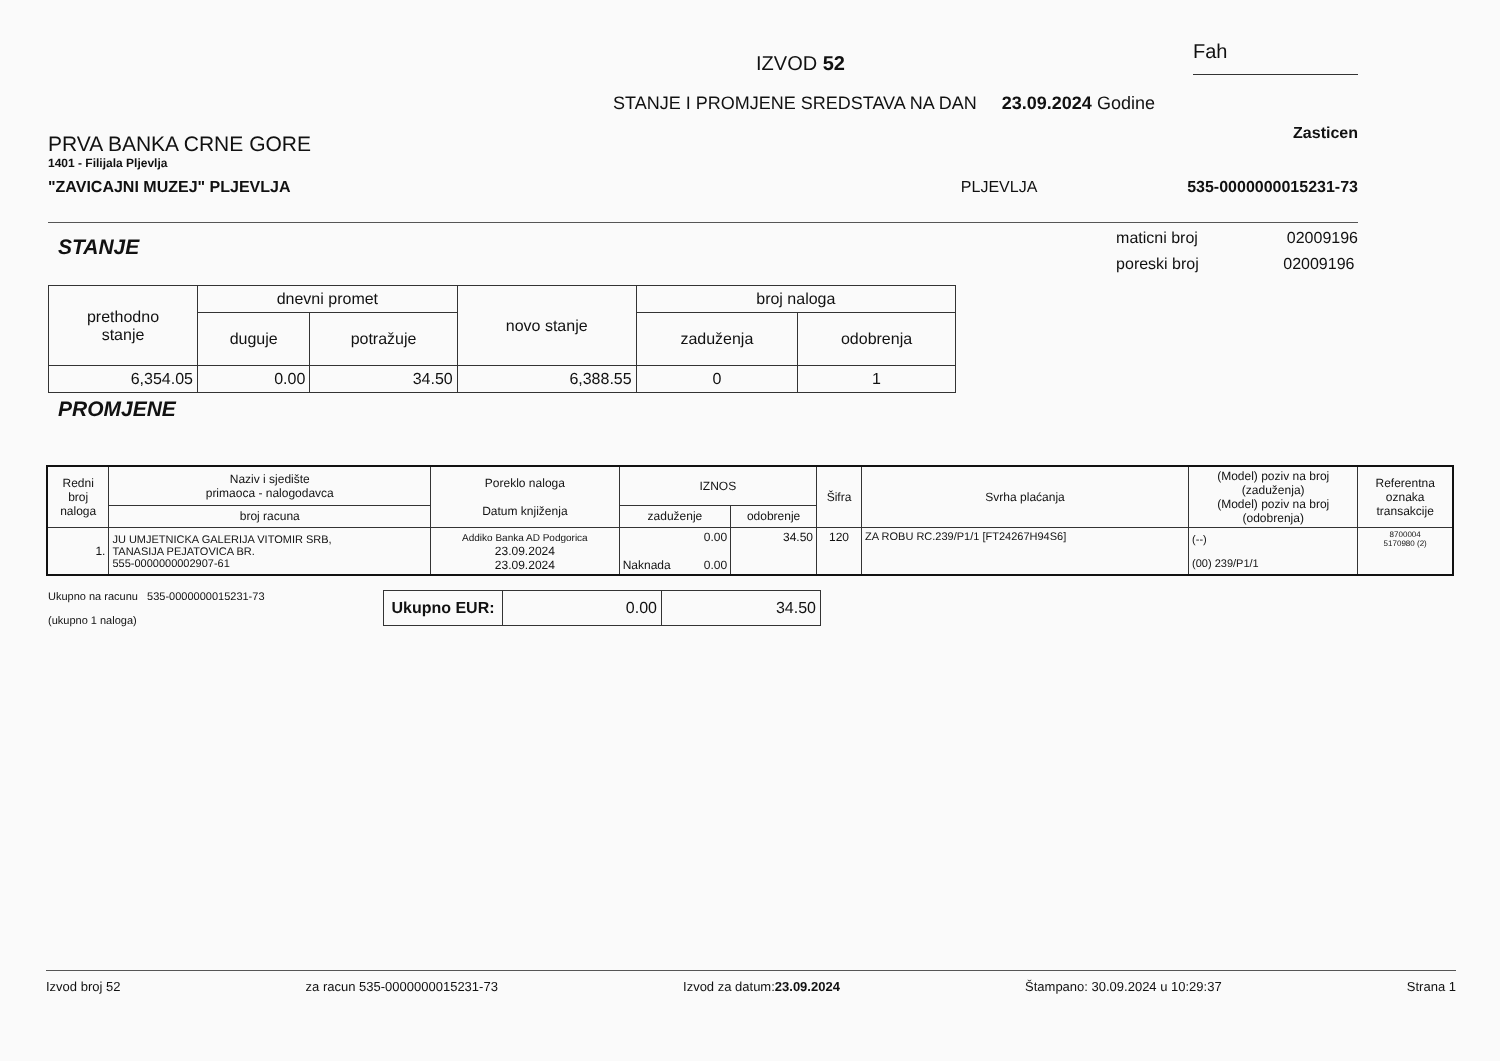IZVOD 52
Fah
STANJE I PROMJENE SREDSTAVA NA DAN 23.09.2024 Godine
PRVA BANKA CRNE GORE
1401 - Filijala Pljevlja
"ZAVICAJNI MUZEJ" PLJEVLJA
PLJEVLJA
Zasticen
535-0000000015231-73
STANJE
maticni broj 02009196
poreski broj 02009196
| prethodno stanje | dnevni promet | | novo stanje | broj naloga | |
| --- | --- | --- | --- | --- | --- |
| | duguje | potražuje | | zaduženja | odobrenja |
| 6,354.05 | 0.00 | 34.50 | 6,388.55 | 0 | 1 |
PROMJENE
| Redni broj naloga | Naziv i sjedište primaoca - nalogodavca | Poreklo naloga Datum knjiženja | IZNOS | | Šifra | Svrha plaćanja | (Model) poziv na broj (zaduženja) (Model) poziv na broj (odobrenja) | Referentna oznaka transakcije |
| --- | --- | --- | --- | --- | --- | --- | --- | --- |
| | broj racuna | | zaduženje | odobrenje | | | | |
| 1. | JU UMJETNICKA GALERIJA VITOMIR SRB, TANASIJA PEJATOVICA BR. 555-0000000002907-61 | Addiko Banka AD Podgorica 23.09.2024 23.09.2024 | 0.00 Naknada 0.00 | 34.50 | 120 | ZA ROBU RC.239/P1/1 [FT24267H94S6] | (--) (00) 239/P1/1 | 8700004 5170980 (2) |
Ukupno na racunu 535-0000000015231-73
(ukupno 1 naloga)
| Ukupno EUR: | 0.00 | 34.50 |
Izvod broj 52 za racun 535-0000000015231-73 Izvod za datum:23.09.2024 Štampano: 30.09.2024 u 10:29:37 Strana 1